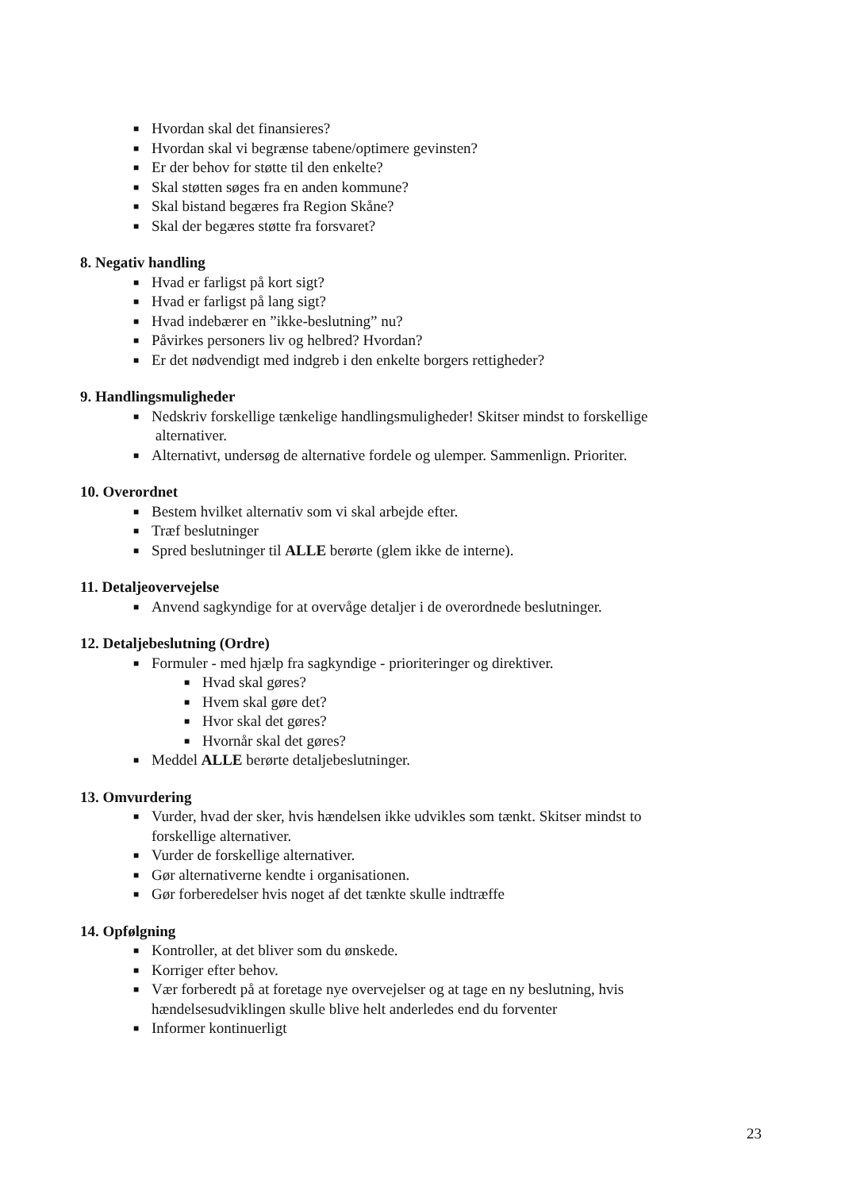■ Hvordan skal det finansieres?
■ Hvordan skal vi begrænse tabene/optimere gevinsten?
■ Er der behov for støtte til den enkelte?
■ Skal støtten søges fra en anden kommune?
■ Skal bistand begæres fra Region Skåne?
■ Skal der begæres støtte fra forsvaret?
8. Negativ handling
■ Hvad er farligst på kort sigt?
■ Hvad er farligst på lang sigt?
■ Hvad indebærer en ”ikke-beslutning” nu?
■ Påvirkes personers liv og helbred? Hvordan?
■ Er det nødvendigt med indgreb i den enkelte borgers rettigheder?
9. Handlingsmuligheder
■ Nedskriv forskellige tænkelige handlingsmuligheder! Skitser mindst to forskellige
alternativer.
■ Alternativt, undersøg de alternative fordele og ulemper. Sammenlign. Prioriter.
10. Overordnet
■ Bestem hvilket alternativ som vi skal arbejde efter.
■ Træf beslutninger
■ Spred beslutninger til ALLE berørte (glem ikke de interne).
11. Detaljeovervejelse
■ Anvend sagkyndige for at overvåge detaljer i de overordnede beslutninger.
12. Detaljebeslutning (Ordre)
■ Formuler - med hjælp fra sagkyndige - prioriteringer og direktiver.
■ Hvad skal gøres?
■ Hvem skal gøre det?
■ Hvor skal det gøres?
■ Hvornår skal det gøres?
■ Meddel ALLE berørte detaljebeslutninger.
13. Omvurdering
■ Vurder, hvad der sker, hvis hændelsen ikke udvikles som tænkt. Skitser mindst to
forskellige alternativer.
■ Vurder de forskellige alternativer.
■ Gør alternativerne kendte i organisationen.
■ Gør forberedelser hvis noget af det tænkte skulle indtræffe
14. Opfølgning
■ Kontroller, at det bliver som du ønskede.
■ Korriger efter behov.
■ Vær forberedt på at foretage nye overvejelser og at tage en ny beslutning, hvis
hændelsesudviklingen skulle blive helt anderledes end du forventer
■ Informer kontinuerligt
23